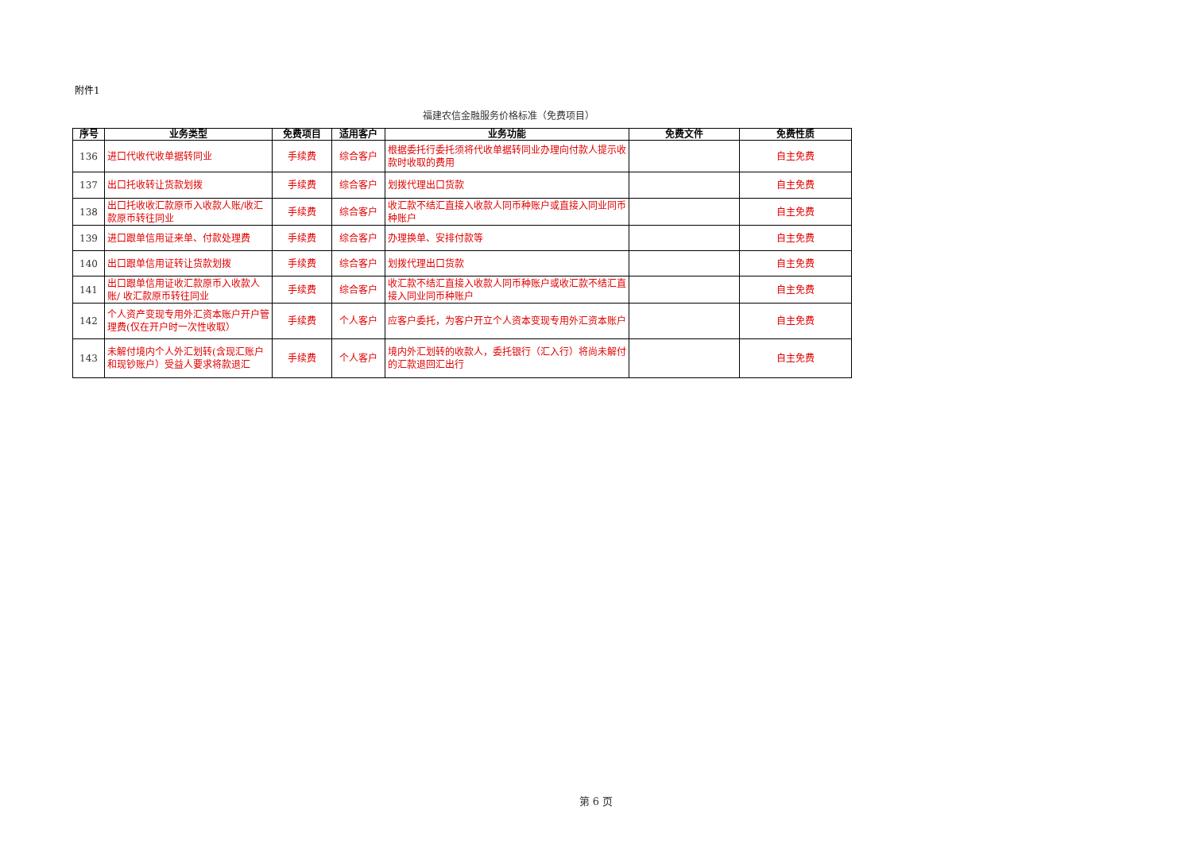附件1
福建农信金融服务价格标准（免费项目）
| 序号 | 业务类型 | 免费项目 | 适用客户 | 业务功能 | 免费文件 | 免费性质 |
| --- | --- | --- | --- | --- | --- | --- |
| 136 | 进口代收代收单据转同业 | 手续费 | 综合客户 | 根据委托行委托须将代收单据转同业办理向付款人提示收款时收取的费用 | | 自主免费 |
| 137 | 出口托收转让货款划拨 | 手续费 | 综合客户 | 划拨代理出口货款 | | 自主免费 |
| 138 | 出口托收收汇款原币入收款人账/收汇款原币转往同业 | 手续费 | 综合客户 | 收汇款不结汇直接入收款人同币种账户或直接入同业同币种账户 | | 自主免费 |
| 139 | 进口跟单信用证来单、付款处理费 | 手续费 | 综合客户 | 办理换单、安排付款等 | | 自主免费 |
| 140 | 出口跟单信用证转让货款划拨 | 手续费 | 综合客户 | 划拨代理出口货款 | | 自主免费 |
| 141 | 出口跟单信用证收汇款原币入收款人账/ 收汇款原币转往同业 | 手续费 | 综合客户 | 收汇款不结汇直接入收款人同币种账户或收汇款不结汇直接入同业同币种账户 | | 自主免费 |
| 142 | 个人资产变现专用外汇资本账户开户管理费(仅在开户时一次性收取） | 手续费 | 个人客户 | 应客户委托，为客户开立个人资本变现专用外汇资本账户 | | 自主免费 |
| 143 | 未解付境内个人外汇划转(含现汇账户和现钞账户）受益人要求将款退汇 | 手续费 | 个人客户 | 境内外汇划转的收款人，委托银行（汇入行）将尚未解付的汇款退回汇出行 | | 自主免费 |
第 6 页